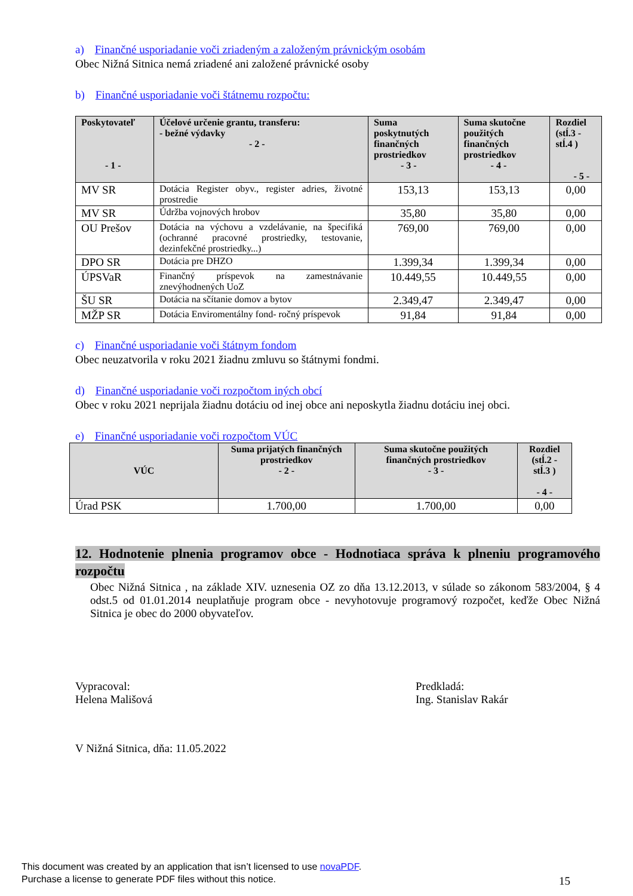a) Finančné usporiadanie voči zriadeným a založeným právnickým osobám
Obec Nižná Sitnica nemá zriadené ani založené právnické osoby
b) Finančné usporiadanie voči štátnemu rozpočtu:
| Poskytovateľ - 1 - | Účelové určenie grantu, transferu: - bežné výdavky - 2 - | Suma poskytnutých finančných prostriedkov - 3 - | Suma skutočne použitých finančných prostriedkov - 4 - | Rozdiel (stĺ.3 - stĺ.4 ) - 5 - |
| --- | --- | --- | --- | --- |
| MV SR | Dotácia Register obyv., register adries, životné prostredie | 153,13 | 153,13 | 0,00 |
| MV SR | Údržba vojnových hrobov | 35,80 | 35,80 | 0,00 |
| OU Prešov | Dotácia na výchovu a vzdelávanie, na špecifiká (ochranné pracovné prostriedky, testovanie, dezinfekčné prostriedky...) | 769,00 | 769,00 | 0,00 |
| DPO SR | Dotácia pre DHZO | 1.399,34 | 1.399,34 | 0,00 |
| ÚPSVaR | Finančný príspevok na zamestnávanie znevýhodnených UoZ | 10.449,55 | 10.449,55 | 0,00 |
| ŠU SR | Dotácia na sčítanie domov a bytov | 2.349,47 | 2.349,47 | 0,00 |
| MŽP SR | Dotácia Enviromentálny fond- ročný príspevok | 91,84 | 91,84 | 0,00 |
c) Finančné usporiadanie voči štátnym fondom
Obec neuzatvorila v roku 2021 žiadnu zmluvu so štátnymi fondmi.
d) Finančné usporiadanie voči rozpočtom iných obcí
Obec v roku 2021 neprijala žiadnu dotáciu od inej obce ani neposkytla žiadnu dotáciu inej obci.
e) Finančné usporiadanie voči rozpočtom VÚC
| VÚC | Suma prijatých finančných prostriedkov - 2 - | Suma skutočne použitých finančných prostriedkov - 3 - | Rozdiel (stĺ.2 - stĺ.3 ) - 4 - |
| --- | --- | --- | --- |
| Úrad PSK | 1.700,00 | 1.700,00 | 0,00 |
12. Hodnotenie plnenia programov obce - Hodnotiaca správa k plneniu programového rozpočtu
Obec Nižná Sitnica , na základe XIV. uznesenia OZ zo dňa 13.12.2013, v súlade so zákonom 583/2004, § 4 odst.5 od 01.01.2014 neuplatňuje program obce - nevyhotovuje programový rozpočet, keďže Obec Nižná Sitnica je obec do 2000 obyvateľov.
Vypracoval:
Helena Mališová
Predkladá:
Ing. Stanislav Rakár
V Nižná Sitnica, dňa: 11.05.2022
15
This document was created by an application that isn’t licensed to use novaPDF.
Purchase a license to generate PDF files without this notice.